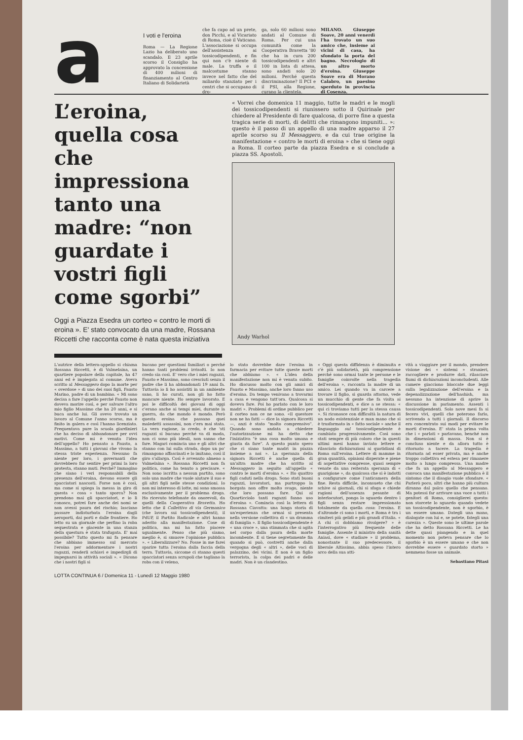a
I voti e l'eroina
Roma — La Regione Lazio ha deliberato uno scandalo. Il 23 aprile scorso il Consiglio ha approvato la concessione di 400 milioni di finanziamento al Centro Italiano di Solidarietà
che fa capo ad un prete, don Picchi, e al Vicariato di Roma, cioè il Vaticano. L'associazione si occupa dell'assistenza ai tossicodipendenti, e fin qui non c'è niente di male. La truffa e il malcostume stanno invece nel fatto che del miliardo stanziato per i centri che si occupano di dro-
ga, solo 60 milioni sono andati al Comune di Roma. Per cui una comunità come la Cooperativa Bravetta '80 che ha in cura 200 tossicodipendenti e altri 100 in lista di attesa, sono andati solo 20 milioni. Perché questa discriminazione? Il PCI e il PSI, alla Regione, curano la clientela.
MILANO. Giuseppe Soave, 20 anni venerdì l'ha trovato un suo amico che, insieme ai vicini di casa, ha sfondato la porta del bagno. Necrologio di un altro morto d'eroina. Giuseppe Soave era di Morano Calabro, un paesino sperduto in provincia di Cosenza.
L’eroina, quella cosa che impressiona tanto una madre: “non guardate i vostri figli come sgorbi”
Oggi a Piazza Esedra un corteo « contro le morti di eroina ». E' stato convocato da una madre, Rossana Riccetti che racconta come è nata questa iniziativa
« Vorrei che domenica 11 maggio, tutte le madri e le mogli dei tossicodipendenti si riunissero sotto il Quirinale per chiedere al Presidente di fare qualcosa, di porre fine a questa tragica serie di morti, di delitti che rimangono impuniti... »: questo è il passo di un appello di una madre apparso il 27 aprile scorso su Il Messaggero, e da cui trae origine la manifestazione « contro le morti di eroina » che si tiene oggi a Roma. Il corteo parte da piazza Esedra e si conclude a piazza SS. Apostoli.
Andy Warhol
L'autrice della lettera-appello si chiama Rossana Riccetti, è di Valmelaina, un quartiere popolare della capitale, ha 47 anni ed è impiegata al comune. Aveva scritto al Messaggero dopo la morte per « overdose » di uno dei suoi figli, Fausto Marino, padre di un bambino. « Mi sono decisa a fare l'appello perché Fausto non doveva morire così, e per salvare l'altro mio figlio Massimo che ha 20 anni, e si buca anche lui. Gli avevo trovato un lavoro al Comune l'anno scorso, ma è finito in galera e così l'hanno licenziato. Frequentava pure la scuola giardinieri che ha deciso di abbandonare per ovvi motivi. Come mi è venuta l'idea dell'appello? Ho pensato a Fausto, a Massimo, a tutti i giovani che vivono la stessa triste esperienza. Nessuno fa niente per loro, i governanti che dovrebbero far sentire per primi la loro protesta, stanno muti. Perché? Immagino che siano i veri responsabili della presenza dell'eroina, devono essere gli spacciatori nascosti. Forse non è così, ma come si spiega la messa in giro di questa « cosa » tanto sporca? Non prendono mai gli spacciatori, e io li conosco, potrei fare anche dei nomi se non avessi paura del rischio; lasciano passare indisturbata l'eroina dagli aeroporti, dai porti e dalle frontiere. Ho letto su un giornale che perfino la roba sequestrata e giacente in una stanza della questura è stata trafugata. E' mai possibile? Tutto questo mi fa pensare che abbiano immesso sul mercato l'eroina per addormentare i nostri ragazzi, renderli schiavi e impedirgli di impegnarsi in attività sociali ». « Dicono che i nostri figli si
bucano per questioni familiari o perché hanno tanti problemi irrisolti. Io non credo sia così. E' vero che i miei ragazzi, Fausto e Massimo, sono cresciuti senza il padre che li ha abbandonati 19 anni fa. Tuttavia io li ho assistiti in un ambiente sano, li ho curati, non gli ho fatto mancare niente. Ho sempre lavorato. E poi le difficoltà dei giovani di oggi c'erano anche ai tempi miei, durante la guerra, da che mondo è mondo. Però questa eroina che passano quei maledetti assassini, non c'era mai stata. La vera ragione, io credo, è che 'sti ragazzi si bucano perché va di moda, non ci sono più ideali, non sanno che fare. Magari comincia uno e gli altri che stanno con lui sulla strada, dopo un po' rimangono affascinati e lo imitano, così il giro s'allarga. Così è avvenuto almeno a Valmelaina ». Rossana Riccetti non fa politica, come ha tenuto a precisare. « Non sono iscritta a nessun partito, sono solo una madre che vuole aiutare il suo e gli altri figli nelle stesse condizioni. Io non mi interesso di lotte, mi sono smossa esclusivamente per il problema droga. Ho ricevuto telefonate da onorevoli, da quelli della Cooperativa Bravetta. Ho letto che il Collettivo di via Germanico (che lavora sui tossicodipendenti), il PdUP, il Partito Radicale e altri hanno aderito alla manifestazione. Cose di politica, ma mi ha fatto piacere ugualmente. Penso che più siamo, meglio è, si smuove l'opinione pubblica ». « Liberalizzare? No. Fosse in me farei sparire tutta l'eroina dalla faccia della terra. Tuttavia, siccome ci stanno questi spacciatori senza scrupoli che tagliano la roba con il veleno,
lo stato dovrebbe dare l'eroina in farmacia per evitare tutte queste morti che abbiamo ». « L'idea della manifestazione non mi è venuta subito. Ho discusso molto con gli amici di Fausto e Massimo, anche loro fanno uso d'eroina. Da tempo venivano a trovarmi a casa e vengono tutt'ora. Qualcosa si doveva fare. Poi ho parlato con le loro madri ». Problemi di ordine pubblico per il corteo non ce ne sono. «Il questore non ne ha fatti — dice la signora Riccetti —, anzi è stato "molto comprensivo". Quando sono andata a chiedere l'autorizzazione mi ha detto che l'iniziativa "è una cosa molto umana e giusta da fare". A questo punto spero che ci siano tante madri in piazza insieme a noi ». La speranza della signora Riccetti è anche quella di un'altra madre che ha scritto al Messaggero in seguito all'appello « contro le morti d'eroina ». « Ho quattro figli caduti nella droga. Sono stati buoni ragazzi, lavoratori, ma purtroppo la borgata non offre molto svago, niente che loro possano fare. Qui al Quarticciolo tanti ragazzi fanno uso d'eroina ». Comincia così la lettera di Rossana Ciavatta: una lunga storia di un'esperienza che ormai si presenta nella versione collettiva di « un dramma di famiglia ». Il figlio tossicodipendente è « una croce », una stimmata che si agita nel corpo dalla paura della morte incombente. E si tiene segretamente fin quando si può, costretti anche dalla vergogna degli « altri », delle voci di palazzino, dei vicini. E non è un figlio terrorista, la colpa dei padri e delle madri. Non è un clandestino.
« Oggi questa diffidenza è diminuita e c'è più solidarietà, più comprensione perché sono ormai tante le persone e le famiglie coinvolte nella tragedia dell'eroina », racconta la madre di un amico. Lei quando va in carcere a trovare il figlio, si guarda attorno, vede un mucchio di gente che fa visita ai tossicodipendenti, e dice a se stessa: « qui ci troviamo tutti per la stessa causa ». Si riconosce con difficoltà la natura di un nodo esistenziale e man mano che si è trasformato in « fatto sociale » anche il linguaggio sul tossicodipendente è cambiato progressivamente. Così sono stati sempre di più coloro che in questi ultimi mesi hanno inviato lettere e rilasciato dichiarazioni ai quotidiani di Roma sull'eroina. Lettere di mamme in gran quantità, opinioni disperate e piene di aspettative compresse, quasi sempre venate da una reiterata speranza di « guarigione », da qualcosa che si è indotti a configurare come l'anticamera della fine. Resta difficile, inconsueto che chi schive ai giornali, chi si sfoga e chiede ragioni dell'assenza pesante di interlocutori, ponga lo sguardo dentro i figli senza restare impressionato totalmente da quella cosa: l'eroina. E d'altronde ci sono i morti, e Roma è tra i cimiteri più gelidi e più grandi d'Italia. « A chi ci dobbiamo rivolgere? » è l'interrogativo più frequente delle famiglie. Assente il ministro della sanità Aniasi, dove « studiare » il problema, nonostante il suo predecessore, il liberale Altissimo, abbia speso l'intero arco della sua atti-
vità a viaggiare per il mondo, prendere visione dei « sistemi » stranieri, raccogliere e produrre dati, rilasciare fiumi di dichiarazioni inconcludenti. Alle camere giacciono bloccate due leggi sulla legalizzazione dell'eroina e la depenalizzazione dell'hashish, ma nessuno ha intenzione di aprire la discussione in parlamento. Assenti i tossicodipendenti. Solo nove mesi fa si fecero vivi, quelli che poterono farlo, scrivendo a tutti i giornali. Il discorso era concentrato sui modi per evitare le morti d'eroina. E' stata la prima volta che i « parlati » parlavano, benché non in dimensioni di massa. Non si è concluso niente e da allora tutto è ritornato a tacere. La tragedia è ritornata ad esser privata, ma è anche troppo collettiva ed estesa per rimanere molto a lungo compressa. Una madre che fa un appello al Messaggero e convoca una manifestazione pubblica è il sintomo che il disagio vuole sfondare. « Parlerò poco, altri che hanno più cultura diranno dal palco quello che pensano. Ma potessi far arrivare una voce a tutti i genitori di Roma, consiglierei questo: non storcete lo sguardo quando vedete un tossicodipendente, non è sgorbio, è un essere umano. Dategli una mano, dialogate con lui e, se potete, fategli una carezza ». Queste sono le ultime parole che ha detto Rossana Riccetti. Le ha dette quasi piangendo e in quel momento non poteva pensare che lo sgorbio è un essere umano e che non dovrebbe essere « guardato storto » nemmeno fosse un animale.
Sebastiano Pitasi
LOTTA CONTINUA 6 / Domenica 11 - Lunedì 12 Maggio 1980